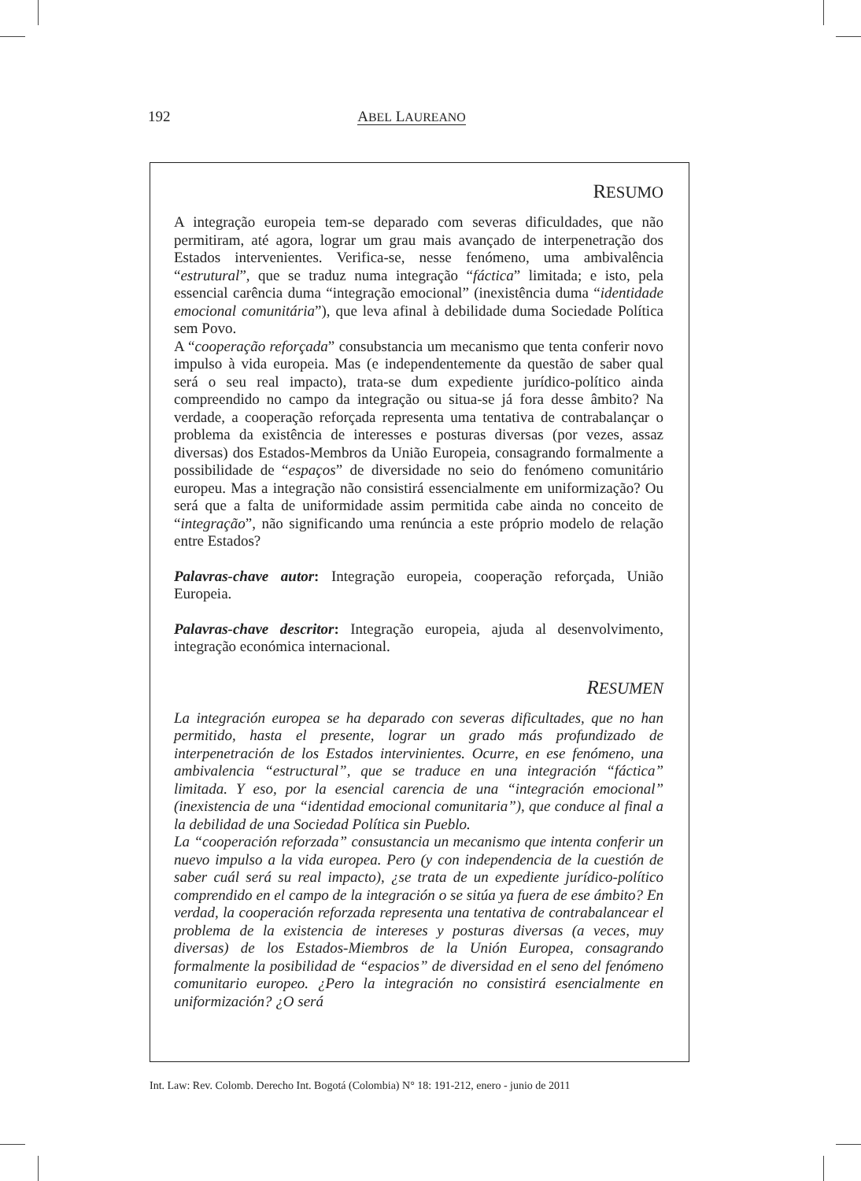192 ABEL LAUREANO
RESUMO
A integração europeia tem-se deparado com severas dificuldades, que não permitiram, até agora, lograr um grau mais avançado de interpenetração dos Estados intervenientes. Verifica-se, nesse fenómeno, uma ambivalência “estrutural”, que se traduz numa integração “fáctica” limitada; e isto, pela essencial carência duma “integração emocional” (inexistência duma “identidade emocional comunitária”), que leva afinal à debilidade duma Sociedade Política sem Povo.
A “cooperação reforçada” consubstancia um mecanismo que tenta conferir novo impulso à vida europeia. Mas (e independentemente da questão de saber qual será o seu real impacto), trata-se dum expediente jurídico-político ainda compreendido no campo da integração ou situa-se já fora desse âmbito? Na verdade, a cooperação reforçada representa uma tentativa de contrabalançar o problema da existência de interesses e posturas diversas (por vezes, assaz diversas) dos Estados-Membros da União Europeia, consagrando formalmente a possibilidade de “espaços” de diversidade no seio do fenómeno comunitário europeu. Mas a integração não consistirá essencialmente em uniformização? Ou será que a falta de uniformidade assim permitida cabe ainda no conceito de “integração”, não significando uma renúncia a este próprio modelo de relação entre Estados?
Palavras-chave autor: Integração europeia, cooperação reforçada, União Europeia.
Palavras-chave descritor: Integração europeia, ajuda al desenvolvimento, integração económica internacional.
RESUMEN
La integración europea se ha deparado con severas dificultades, que no han permitido, hasta el presente, lograr un grado más profundizado de interpenetración de los Estados intervinientes. Ocurre, en ese fenómeno, una ambivalencia “estructural”, que se traduce en una integración “fáctica” limitada. Y eso, por la esencial carencia de una “integración emocional” (inexistencia de una “identidad emocional comunitaria”), que conduce al final a la debilidad de una Sociedad Política sin Pueblo.
La “cooperación reforzada” consustancia un mecanismo que intenta conferir un nuevo impulso a la vida europea. Pero (y con independencia de la cuestión de saber cuál será su real impacto), ¿se trata de un expediente jurídico-político comprendido en el campo de la integración o se sitúa ya fuera de ese ámbito? En verdad, la cooperación reforzada representa una tentativa de contrabalancear el problema de la existencia de intereses y posturas diversas (a veces, muy diversas) de los Estados-Miembros de la Unión Europea, consagrando formalmente la posibilidad de “espacios” de diversidad en el seno del fenómeno comunitario europeo. ¿Pero la integración no consistirá esencialmente en uniformización? ¿O será
Int. Law: Rev. Colomb. Derecho Int. Bogotá (Colombia) N° 18: 191-212, enero - junio de 2011